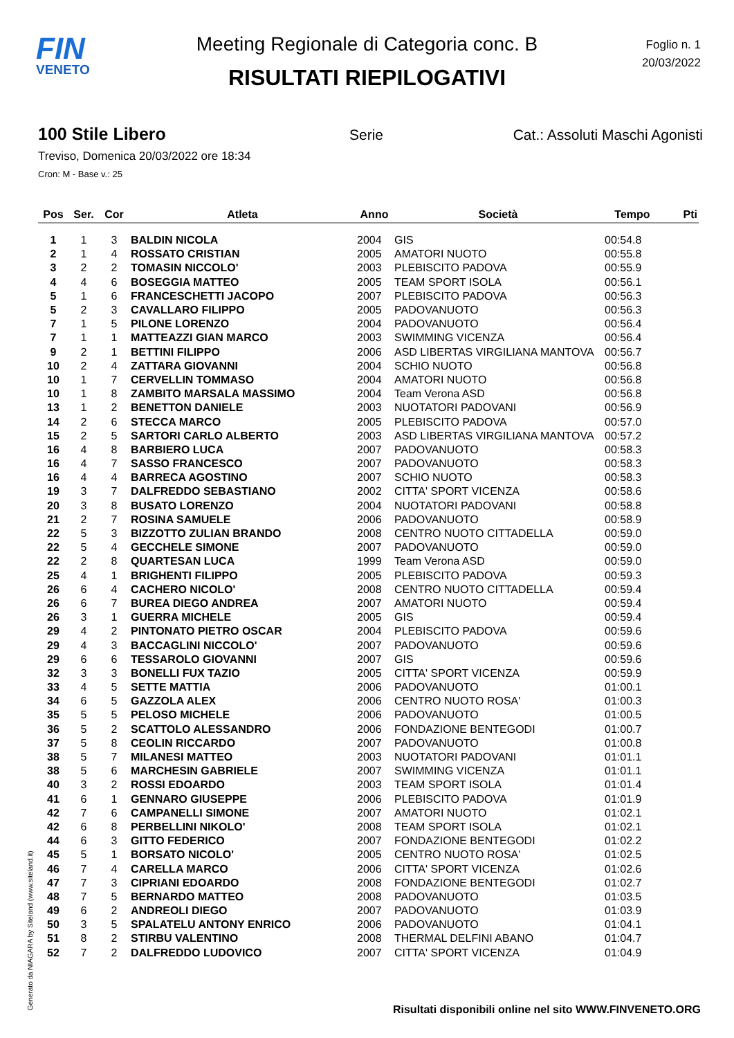FIN
VENETO
Foglio n. 1
20/03/2022
Meeting Regionale di Categoria conc. B
RISULTATI RIEPILOGATIVI
100 Stile Libero
Serie Cat.: Assoluti Maschi Agonisti
Treviso, Domenica 20/03/2022 ore 18:34
Cron: M - Base v.: 25
| Pos | Ser. | Cor | Atleta | Anno | Società | Tempo | Pti |
| --- | --- | --- | --- | --- | --- | --- | --- |
| 1 | 1 | 3 | BALDIN NICOLA | 2004 | GIS | 00:54.8 | |
| 2 | 1 | 4 | ROSSATO CRISTIAN | 2005 | AMATORI NUOTO | 00:55.8 | |
| 3 | 2 | 2 | TOMASIN NICCOLO' | 2003 | PLEBISCITO PADOVA | 00:55.9 | |
| 4 | 4 | 6 | BOSEGGIA MATTEO | 2005 | TEAM SPORT ISOLA | 00:56.1 | |
| 5 | 1 | 6 | FRANCESCHETTI JACOPO | 2007 | PLEBISCITO PADOVA | 00:56.3 | |
| 5 | 2 | 3 | CAVALLARO FILIPPO | 2005 | PADOVANUOTO | 00:56.3 | |
| 7 | 1 | 5 | PILONE LORENZO | 2004 | PADOVANUOTO | 00:56.4 | |
| 7 | 1 | 1 | MATTEAZZI GIAN MARCO | 2003 | SWIMMING VICENZA | 00:56.4 | |
| 9 | 2 | 1 | BETTINI FILIPPO | 2006 | ASD LIBERTAS VIRGILIANA MANTOVA | 00:56.7 | |
| 10 | 2 | 4 | ZATTARA GIOVANNI | 2004 | SCHIO NUOTO | 00:56.8 | |
| 10 | 1 | 7 | CERVELLIN TOMMASO | 2004 | AMATORI NUOTO | 00:56.8 | |
| 10 | 1 | 8 | ZAMBITO MARSALA MASSIMO | 2004 | Team Verona ASD | 00:56.8 | |
| 13 | 1 | 2 | BENETTON DANIELE | 2003 | NUOTATORI PADOVANI | 00:56.9 | |
| 14 | 2 | 6 | STECCA MARCO | 2005 | PLEBISCITO PADOVA | 00:57.0 | |
| 15 | 2 | 5 | SARTORI CARLO ALBERTO | 2003 | ASD LIBERTAS VIRGILIANA MANTOVA | 00:57.2 | |
| 16 | 4 | 8 | BARBIERO LUCA | 2007 | PADOVANUOTO | 00:58.3 | |
| 16 | 4 | 7 | SASSO FRANCESCO | 2007 | PADOVANUOTO | 00:58.3 | |
| 16 | 4 | 4 | BARRECA AGOSTINO | 2007 | SCHIO NUOTO | 00:58.3 | |
| 19 | 3 | 7 | DALFREDDO SEBASTIANO | 2002 | CITTA' SPORT VICENZA | 00:58.6 | |
| 20 | 3 | 8 | BUSATO LORENZO | 2004 | NUOTATORI PADOVANI | 00:58.8 | |
| 21 | 2 | 7 | ROSINA SAMUELE | 2006 | PADOVANUOTO | 00:58.9 | |
| 22 | 5 | 3 | BIZZOTTO ZULIAN BRANDO | 2008 | CENTRO NUOTO CITTADELLA | 00:59.0 | |
| 22 | 5 | 4 | GECCHELE SIMONE | 2007 | PADOVANUOTO | 00:59.0 | |
| 22 | 2 | 8 | QUARTESAN LUCA | 1999 | Team Verona ASD | 00:59.0 | |
| 25 | 4 | 1 | BRIGHENTI FILIPPO | 2005 | PLEBISCITO PADOVA | 00:59.3 | |
| 26 | 6 | 4 | CACHERO NICOLO' | 2008 | CENTRO NUOTO CITTADELLA | 00:59.4 | |
| 26 | 6 | 7 | BUREA DIEGO ANDREA | 2007 | AMATORI NUOTO | 00:59.4 | |
| 26 | 3 | 1 | GUERRA MICHELE | 2005 | GIS | 00:59.4 | |
| 29 | 4 | 2 | PINTONATO PIETRO OSCAR | 2004 | PLEBISCITO PADOVA | 00:59.6 | |
| 29 | 4 | 3 | BACCAGLINI NICCOLO' | 2007 | PADOVANUOTO | 00:59.6 | |
| 29 | 6 | 6 | TESSAROLO GIOVANNI | 2007 | GIS | 00:59.6 | |
| 32 | 3 | 3 | BONELLI FUX TAZIO | 2005 | CITTA' SPORT VICENZA | 00:59.9 | |
| 33 | 4 | 5 | SETTE MATTIA | 2006 | PADOVANUOTO | 01:00.1 | |
| 34 | 6 | 5 | GAZZOLA ALEX | 2006 | CENTRO NUOTO ROSA' | 01:00.3 | |
| 35 | 5 | 5 | PELOSO MICHELE | 2006 | PADOVANUOTO | 01:00.5 | |
| 36 | 5 | 2 | SCATTOLO ALESSANDRO | 2006 | FONDAZIONE BENTEGODI | 01:00.7 | |
| 37 | 5 | 8 | CEOLIN RICCARDO | 2007 | PADOVANUOTO | 01:00.8 | |
| 38 | 5 | 7 | MILANESI MATTEO | 2003 | NUOTATORI PADOVANI | 01:01.1 | |
| 38 | 5 | 6 | MARCHESIN GABRIELE | 2007 | SWIMMING VICENZA | 01:01.1 | |
| 40 | 3 | 2 | ROSSI EDOARDO | 2003 | TEAM SPORT ISOLA | 01:01.4 | |
| 41 | 6 | 1 | GENNARO GIUSEPPE | 2006 | PLEBISCITO PADOVA | 01:01.9 | |
| 42 | 7 | 6 | CAMPANELLI SIMONE | 2007 | AMATORI NUOTO | 01:02.1 | |
| 42 | 6 | 8 | PERBELLINI NIKOLO' | 2008 | TEAM SPORT ISOLA | 01:02.1 | |
| 44 | 6 | 3 | GITTO FEDERICO | 2007 | FONDAZIONE BENTEGODI | 01:02.2 | |
| 45 | 5 | 1 | BORSATO NICOLO' | 2005 | CENTRO NUOTO ROSA' | 01:02.5 | |
| 46 | 7 | 4 | CARELLA MARCO | 2006 | CITTA' SPORT VICENZA | 01:02.6 | |
| 47 | 7 | 3 | CIPRIANI EDOARDO | 2008 | FONDAZIONE BENTEGODI | 01:02.7 | |
| 48 | 7 | 5 | BERNARDO MATTEO | 2008 | PADOVANUOTO | 01:03.5 | |
| 49 | 6 | 2 | ANDREOLI DIEGO | 2007 | PADOVANUOTO | 01:03.9 | |
| 50 | 3 | 5 | SPALATELU ANTONY ENRICO | 2006 | PADOVANUOTO | 01:04.1 | |
| 51 | 8 | 2 | STIRBU VALENTINO | 2008 | THERMAL DELFINI ABANO | 01:04.7 | |
| 52 | 7 | 2 | DALFREDDO LUDOVICO | 2007 | CITTA' SPORT VICENZA | 01:04.9 | |
Generato da NIAGARA by Siteland (www.siteland.it)
Risultati disponibili online nel sito WWW.FINVENETO.ORG